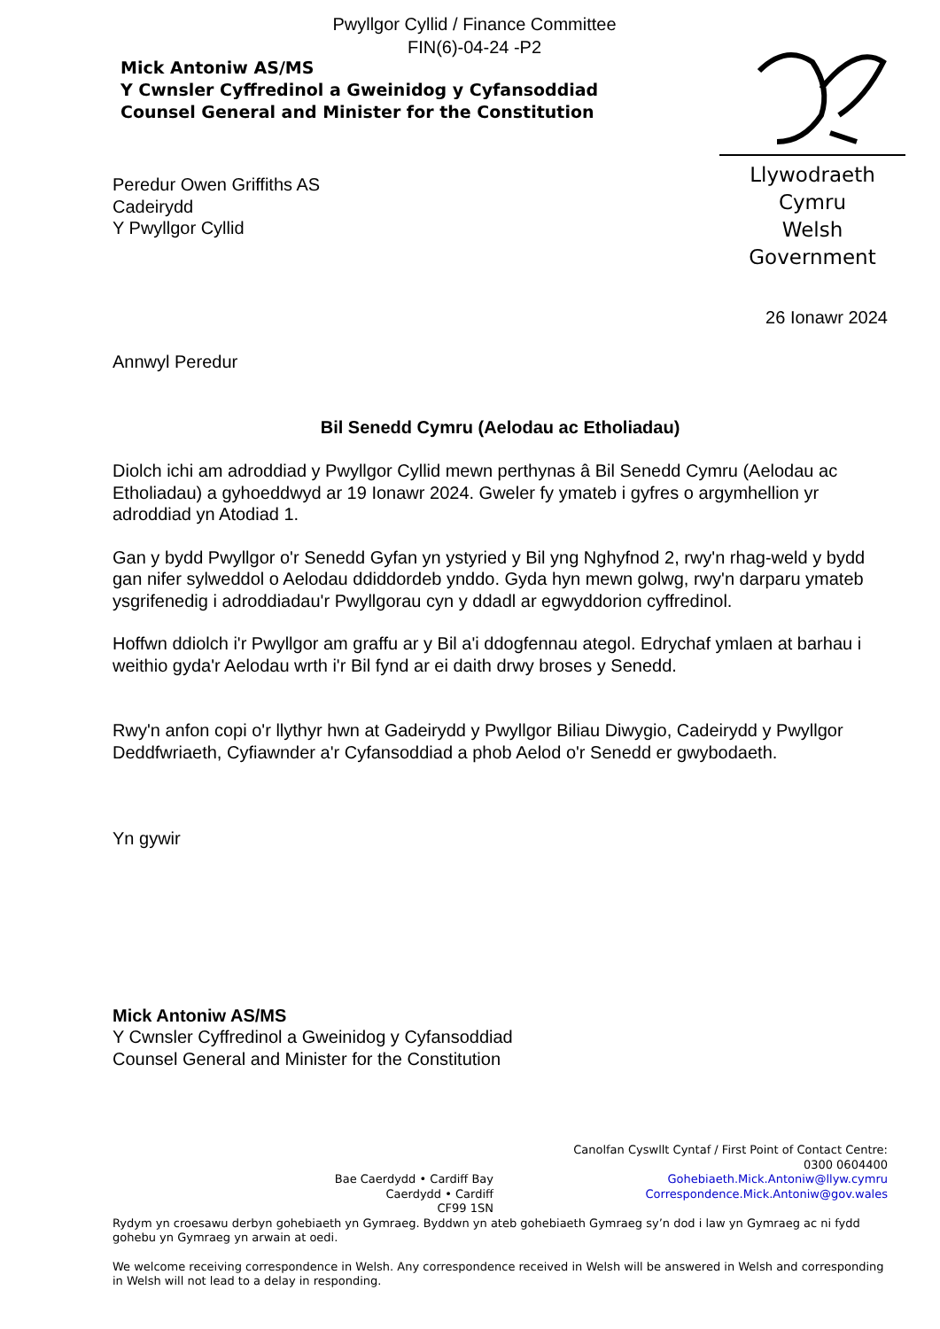Pwyllgor Cyllid / Finance Committee
FIN(6)-04-24 -P2
Mick Antoniw AS/MS
Y Cwnsler Cyffredinol a Gweinidog y Cyfansoddiad
Counsel General and Minister for the Constitution
Llywodraeth Cymru
Welsh Government
Peredur Owen Griffiths AS
Cadeirydd
Y Pwyllgor Cyllid
26 Ionawr 2024
Annwyl Peredur
Bil Senedd Cymru (Aelodau ac Etholiadau)
Diolch ichi am adroddiad y Pwyllgor Cyllid mewn perthynas â Bil Senedd Cymru (Aelodau ac Etholiadau) a gyhoeddwyd ar 19 Ionawr 2024. Gweler fy ymateb i gyfres o argymhellion yr adroddiad yn Atodiad 1.
Gan y bydd Pwyllgor o'r Senedd Gyfan yn ystyried y Bil yng Nghyfnod 2, rwy'n rhag-weld y bydd gan nifer sylweddol o Aelodau ddiddordeb ynddo. Gyda hyn mewn golwg, rwy'n darparu ymateb ysgrifenedig i adroddiadau'r Pwyllgorau cyn y ddadl ar egwyddorion cyffredinol.
Hoffwn ddiolch i'r Pwyllgor am graffu ar y Bil a'i ddogfennau ategol. Edrychaf ymlaen at barhau i weithio gyda'r Aelodau wrth i'r Bil fynd ar ei daith drwy broses y Senedd.
Rwy'n anfon copi o'r llythyr hwn at Gadeirydd y Pwyllgor Biliau Diwygio, Cadeirydd y Pwyllgor Deddfwriaeth, Cyfiawnder a'r Cyfansoddiad a phob Aelod o'r Senedd er gwybodaeth.
Yn gywir
Mick Antoniw AS/MS
Y Cwnsler Cyffredinol a Gweinidog y Cyfansoddiad
Counsel General and Minister for the Constitution
Bae Caerdydd • Cardiff Bay
Caerdydd • Cardiff
CF99 1SN
Canolfan Cyswllt Cyntaf / First Point of Contact Centre:
0300 0604400
Gohebiaeth.Mick.Antoniw@llyw.cymru
Correspondence.Mick.Antoniw@gov.wales
Rydym yn croesawu derbyn gohebiaeth yn Gymraeg. Byddwn yn ateb gohebiaeth Gymraeg sy’n dod i law yn Gymraeg ac ni fydd gohebu yn Gymraeg yn arwain at oedi.
We welcome receiving correspondence in Welsh. Any correspondence received in Welsh will be answered in Welsh and corresponding in Welsh will not lead to a delay in responding.